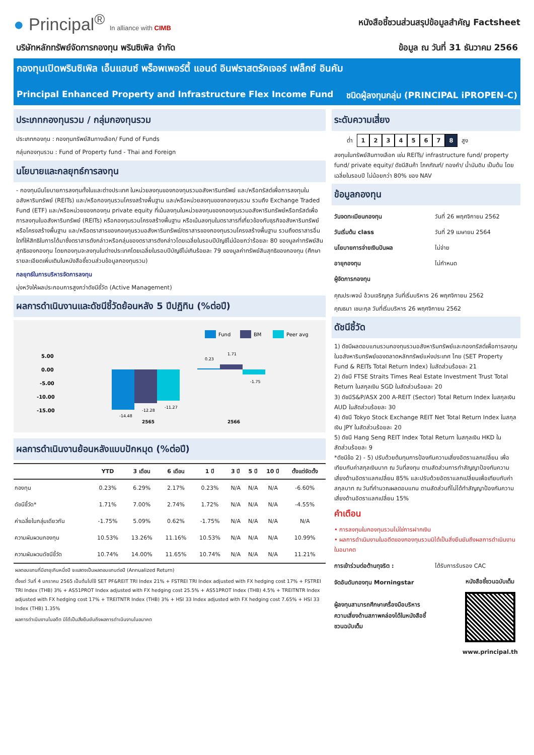● Principal<sup>®</sup> In alliance with CIMB
หนังสือชี้ชวนส่วนสรุปข้อมูลสำคัญ Factsheet
บริษัทหลักทรัพย์จัดการกองทุน พรินซิเพิล จำกัด
ข้อมูล ณ วันที่ 31 ธันวาคม 2566
กองทุนเปิดพรินซิเพิล เอ็นแฮนซ์ พร็อพเพอร์ตี้ แอนด์ อินฟราสตรัคเจอร์ เฟล็กซ์ อินคัม
Principal Enhanced Property and Infrastructure Flex Income Fund ชนิดผู้ลงทุนกลุ่ม (PRINCIPAL iPROPEN-C)
ประเภทกองทุนรวม / กลุ่มกองทุนรวม
ประเภทกองทุน : กองทุนทรัพย์สินทางเลือก/ Fund of Funds
กลุ่มกองทุนรวม : Fund of Property fund - Thai and Foreign
นโยบายและกลยุทธ์การลงทุน
- กองทุนมีนโยบายการลงทุนทั้งในและต่างประเทศ ในหน่วยลงทุนของกองทุนรวมอสังหาริมทรัพย์ และ/หรือทรัสต์เพื่อการลงทุนในอสังหาริมทรัพย์ (REITs) และ/หรือกองทุนรวมโครงสร้างพื้นฐาน และ/หรือหน่วยลงทุนของกองทุนรวม รวมถึง Exchange Traded Fund (ETF) และ/หรือหน่วยของกองทุน private equity ที่เน้นลงทุนในหน่วยลงทุนของกองทุนรวมอสังหาริมทรัพย์หรือทรัสต์เพื่อการลงทุนในอสังหาริมทรัพย์ (REITs) หรือกองทุนรวมโครงสร้างพื้นฐาน หรือเน้นลงทุนในตราสารที่เกี่ยวข้องกับธุรกิจอสังหาริมทรัพย์ หรือโครงสร้างพื้นฐาน และ/หรือตราสารของกองทุนรวมอสังหาริมทรัพย์/ตราสารของกองทุนรวมโครงสร้างพื้นฐาน รวมถึงตราสารอื่นใดที่ให้สิทธิในการได้มาซึ่งตราสารดังกล่าวหรือกลุ่มของตราสารดังกล่าวโดยเฉลี่ยในรอบปีบัญชีไม่น้อยกว่าร้อยละ 80 ของมูลค่าทรัพย์สินสุทธิของกองทุน โดยกองทุนจะลงทุนในต่างประเทศโดยเฉลี่ยในรอบปีบัญชีไม่เกินร้อยละ 79 ของมูลค่าทรัพย์สินสุทธิของกองทุน (ศึกษารายละเอียดเพิ่มเติมในหนังสือชี้ชวนส่วนข้อมูลกองทุนรวม)
กลยุทธ์ในการบริหารจัดการลงทุน
มุ่งหวังให้ผลประกอบการสูงกว่าดัชนีชี้วัด (Active Management)
ผลการดำเนินงานและดัชนีชี้วัดย้อนหลัง 5 ปีปฏิทิน (%ต่อปี)
Fund
BM
Peer avg
5.00
0.00
-5.00
-10.00
-15.00
-14.48
-12.28
-11.27
0.23
1.71
-1.75
2565
2566
ผลการดำเนินงานย้อนหลังแบบปักหมุด (%ต่อปี)
| | YTD | 3 เดือน | 6 เดือน | 1 ปี | 3 ปี | 5 ปี | 10 ปี | ตั้งแต่จัดตั้ง |
| --- | --- | --- | --- | --- | --- | --- | --- | --- |
| กองทุน | 0.23% | 6.29% | 2.17% | 0.23% | N/A | N/A | N/A | -6.60% |
| ดัชนีชี้วัด* | 1.71% | 7.00% | 2.74% | 1.72% | N/A | N/A | N/A | -4.55% |
| ค่าเฉลี่ยในกลุ่มเดียวกัน | -1.75% | 5.09% | 0.62% | -1.75% | N/A | N/A | N/A | N/A |
| ความผันผวนกองทุน | 10.53% | 13.26% | 11.16% | 10.53% | N/A | N/A | N/A | 10.99% |
| ความผันผวนดัชนีชี้วัด | 10.74% | 14.00% | 11.65% | 10.74% | N/A | N/A | N/A | 11.21% |
ผลตอบแทนที่มีอายุเกินหนึ่งปี จะแสดงเป็นผลตอบแทนต่อปี (Annualized Return)
ตั้งแต่ วันที่ 4 มกราคม 2565 เป็นต้นไปใช้ SET PF&REIT TRI Index 21% + FSTREI TRI Index adjusted with FX hedging cost 17% + FSTREI TRI Index (THB) 3% + AS51PROT Index adjusted with FX hedging cost 25.5% + AS51PROT Index (THB) 4.5% + TREITNTR Index adjusted with FX hedging cost 17% + TREITNTR Index (THB) 3% + HSI 33 Index adjusted with FX hedging cost 7.65% + HSI 33 Index (THB) 1.35%
ผลการดำเนินงานในอดีต มิได้เป็นสิ่งยืนยันถึงผลการดำเนินงานในอนาคต
ระดับความเสี่ยง
ต่ำ 12345678 สูง
ลงทุนในทรัพย์สินทางเลือก เช่น REITs/ infrastructure fund/ property fund/ private equity/ ดัชนีสินค้า โภคภัณฑ์/ ทองคำ/ น้ำมันดิบ เป็นต้น โดยเฉลี่ยในรอบปี ไม่น้อยกว่า 80% ของ NAV
ข้อมูลกองทุน
วันจดทะเบียนกองทุน วันที่ 26 พฤศจิกายน 2562
วันเริ่มต้น class วันที่ 29 เมษายน 2564
นโยบายการจ่ายเงินปันผล ไม่จ่าย
อายุกองทุน ไม่กำหนด
ผู้จัดการกองทุน
คุณประพจน์ อ้วนเจริญกุล วันที่เริ่มบริหาร 26 พฤศจิกายน 2562
คุณธนา เชนะกุล วันที่เริ่มบริหาร 26 พฤศจิกายน 2562
ดัชนีชี้วัด
1) ดัชนีผลตอบแทนรวมกองทุนรวมอสังหาริมทรัพย์และกองทรัสต์เพื่อการลงทุนในอสังหาริมทรัพย์ของตลาดหลักทรัพย์แห่งประเทศ ไทย (SET Property Fund & REITs Total Return Index) ในสัดส่วนร้อยละ 21
2) ดัชนี FTSE Straits Times Real Estate Investment Trust Total Return ในสกุลเงิน SGD ในสัดส่วนร้อยละ 20
3) ดัชนีS&P/ASX 200 A-REIT (Sector) Total Return Index ในสกุลเงิน AUD ในสัดส่วนร้อยละ 30
4) ดัชนี Tokyo Stock Exchange REIT Net Total Return Index ในสกุลเงิน JPY ในสัดส่วนร้อยละ 20
5) ดัชนี Hang Seng REIT Index Total Return ในสกุลเงิน HKD ในสัดส่วนร้อยละ 9
*ดัชนีข้อ 2) - 5) ปรับด้วยต้นทุนการป้องกันความเสี่ยงอัตราแลกเปลี่ยน เพื่อเทียบกับค่าสกุลเงินบาท ณ วันที่ลงทุน ตามสัดส่วนการทำสัญญาป้องกันความเสี่ยงด้านอัตราแลกเปลี่ยน 85% และปรับด้วยอัตราแลกเปลี่ยนเพื่อเทียบกับค่าสกุลบาท ณ วันที่คำนวณผลตอบแทน ตามสัดส่วนที่ไม่ได้ทำสัญญาป้องกันความเสี่ยงด้านอัตราแลกเปลี่ยน 15%
คำเตือน
• การลงทุนในกองทุนรวมไม่ใช่การฝากเงิน
• ผลการดำเนินงานในอดีตของกองทุนรวมมิได้เป็นสิ่งยืนยันถึงผลการดำเนินงานในอนาคต
การเข้าร่วมต่อต้านทุจริต : ได้รับการรับรอง CAC
จัดอันดับกองทุน Morningstar
ผู้ลงทุนสามารถศึกษาเครื่องมือบริหารความเสี่ยงด้านสภาพคล่องได้ในหนังสือชี้ชวนฉบับเต็ม
หนังสือชี้ชวนฉบับเต็ม
www.principal.th